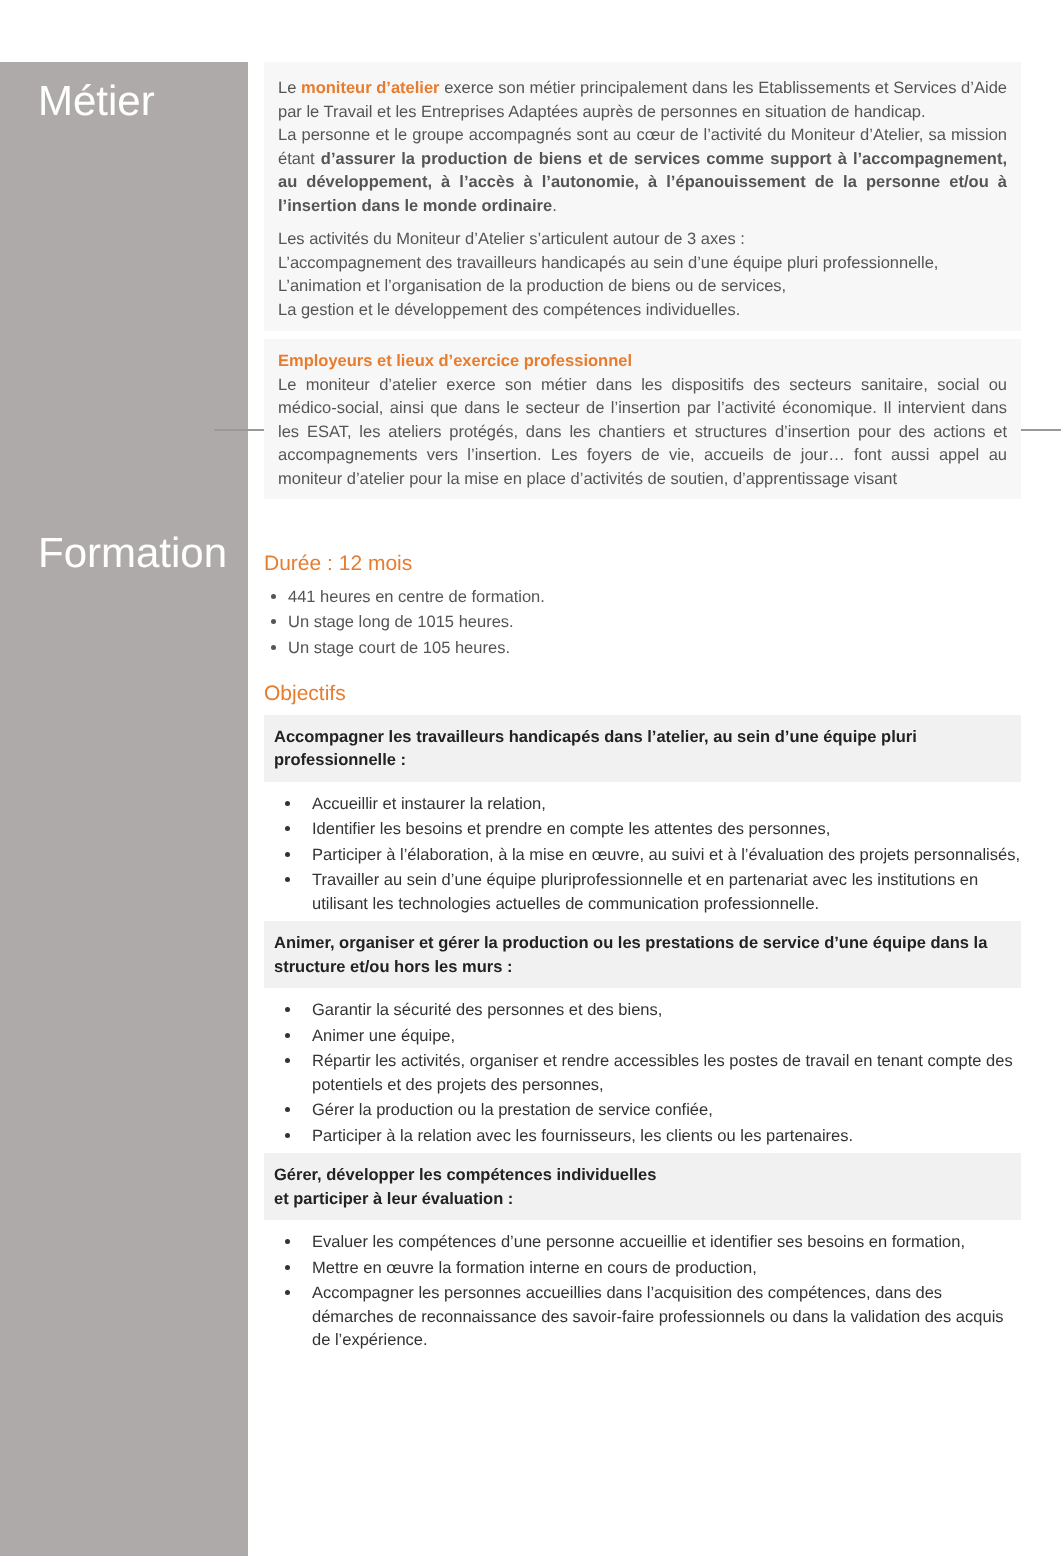Métier
Le moniteur d’atelier exerce son métier principalement dans les Etablissements et Services d’Aide par le Travail et les Entreprises Adaptées auprès de personnes en situation de handicap.
La personne et le groupe accompagnés sont au cœur de l’activité du Moniteur d’Atelier, sa mission étant d’assurer la production de biens et de services comme support à l’accompagnement, au développement, à l’accès à l’autonomie, à l’épanouissement de la personne et/ou à l’insertion dans le monde ordinaire.
Les activités du Moniteur d’Atelier s’articulent autour de 3 axes :
L’accompagnement des travailleurs handicapés au sein d’une équipe pluri professionnelle,
L’animation et l’organisation de la production de biens ou de services,
La gestion et le développement des compétences individuelles.
Employeurs et lieux d’exercice professionnel
Le moniteur d’atelier exerce son métier dans les dispositifs des secteurs sanitaire, social ou médico-social, ainsi que dans le secteur de l’insertion par l’activité économique. Il intervient dans les ESAT, les ateliers protégés, dans les chantiers et structures d’insertion pour des actions et accompagnements vers l’insertion. Les foyers de vie, accueils de jour… font aussi appel au moniteur d’atelier pour la mise en place d’activités de soutien, d’apprentissage visant
Formation
Durée : 12 mois
441 heures en centre de formation.
Un stage long de 1015 heures.
Un stage court de 105 heures.
Objectifs
Accompagner les travailleurs handicapés dans l’atelier, au sein d’une équipe pluri professionnelle :
Accueillir et instaurer la relation,
Identifier les besoins et prendre en compte les attentes des personnes,
Participer à l’élaboration, à la mise en œuvre, au suivi et à l’évaluation des projets personnalisés,
Travailler au sein d’une équipe pluriprofessionnelle et en partenariat avec les institutions en utilisant les technologies actuelles de communication professionnelle.
Animer, organiser et gérer la production ou les prestations de service d’une équipe dans la structure et/ou hors les murs :
Garantir la sécurité des personnes et des biens,
Animer une équipe,
Répartir les activités, organiser et rendre accessibles les postes de travail en tenant compte des potentiels et des projets des personnes,
Gérer la production ou la prestation de service confiée,
Participer à la relation avec les fournisseurs, les clients ou les partenaires.
Gérer, développer les compétences individuelles
et participer à leur évaluation :
Evaluer les compétences d’une personne accueillie et identifier ses besoins en formation,
Mettre en œuvre la formation interne en cours de production,
Accompagner les personnes accueillies dans l’acquisition des compétences, dans des démarches de reconnaissance des savoir-faire professionnels ou dans la validation des acquis de l’expérience.